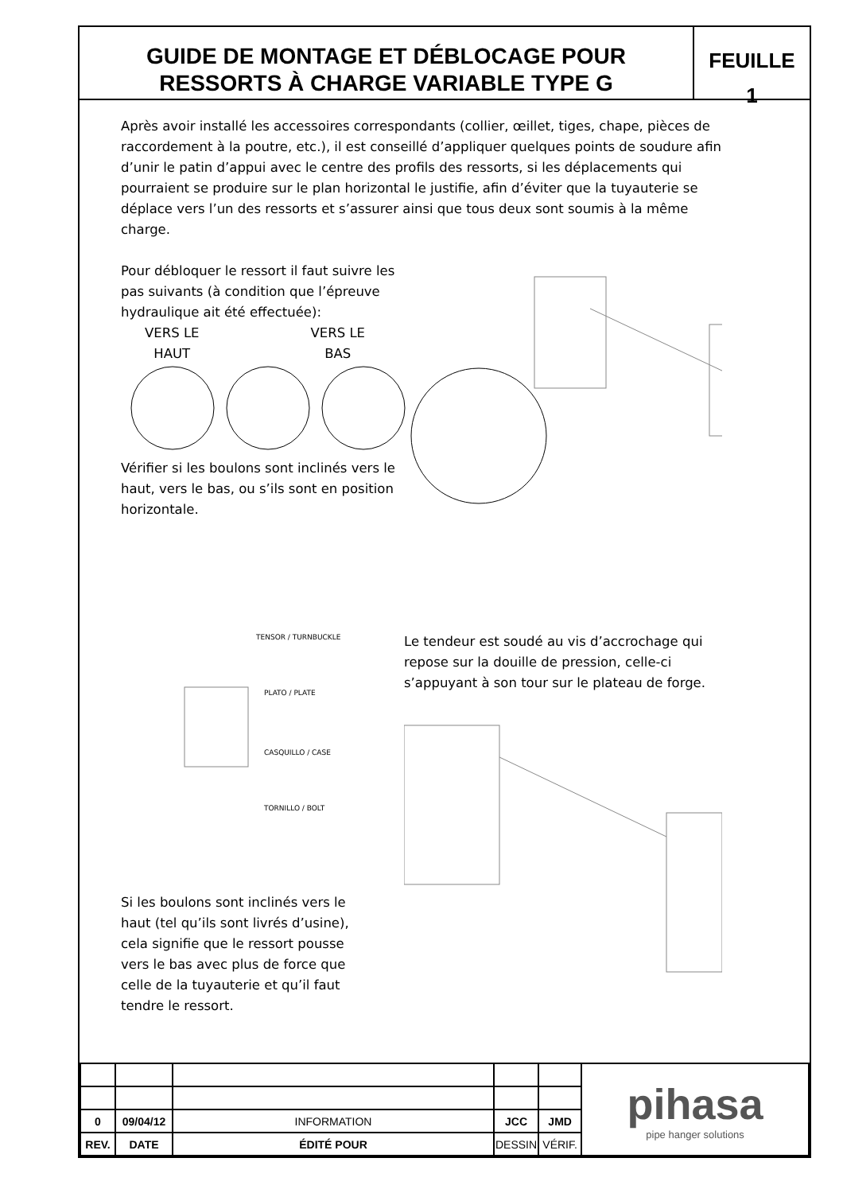GUIDE DE MONTAGE ET DÉBLOCAGE POUR
RESSORTS À CHARGE VARIABLE TYPE G
FEUILLE
1
Après avoir installé les accessoires correspondants (collier, œillet, tiges, chape, pièces de raccordement à la poutre, etc.), il est conseillé d’appliquer quelques points de soudure afin d’unir le patin d’appui avec le centre des profils des ressorts, si les déplacements qui pourraient se produire sur le plan horizontal le justifie, afin d’éviter que la tuyauterie se déplace vers l’un des ressorts et s’assurer ainsi que tous deux sont soumis à la même charge.
Pour débloquer le ressort il faut suivre les pas suivants (à condition que l’épreuve hydraulique ait été effectuée):
VERS LE
HAUT
VERS LE
BAS
Vérifier si les boulons sont inclinés vers le haut, vers le bas, ou s’ils sont en position horizontale.
TENSOR / TURNBUCKLE
PLATO / PLATE
CASQUILLO / CASE
TORNILLO / BOLT
Si les boulons sont inclinés vers le haut (tel qu’ils sont livrés d’usine), cela signifie que le ressort pousse vers le bas avec plus de force que celle de la tuyauterie et qu’il faut tendre le ressort.
Le tendeur est soudé au vis d’accrochage qui repose sur la douille de pression, celle-ci s’appuyant à son tour sur le plateau de forge.
| | | | | | pihasa pipe hanger solutions |
| 0 | 09/04/12 | INFORMATION | JCC | JMD | |
| REV. | DATE | ÉDITÉ POUR | DESSIN | VÉRIF. | |